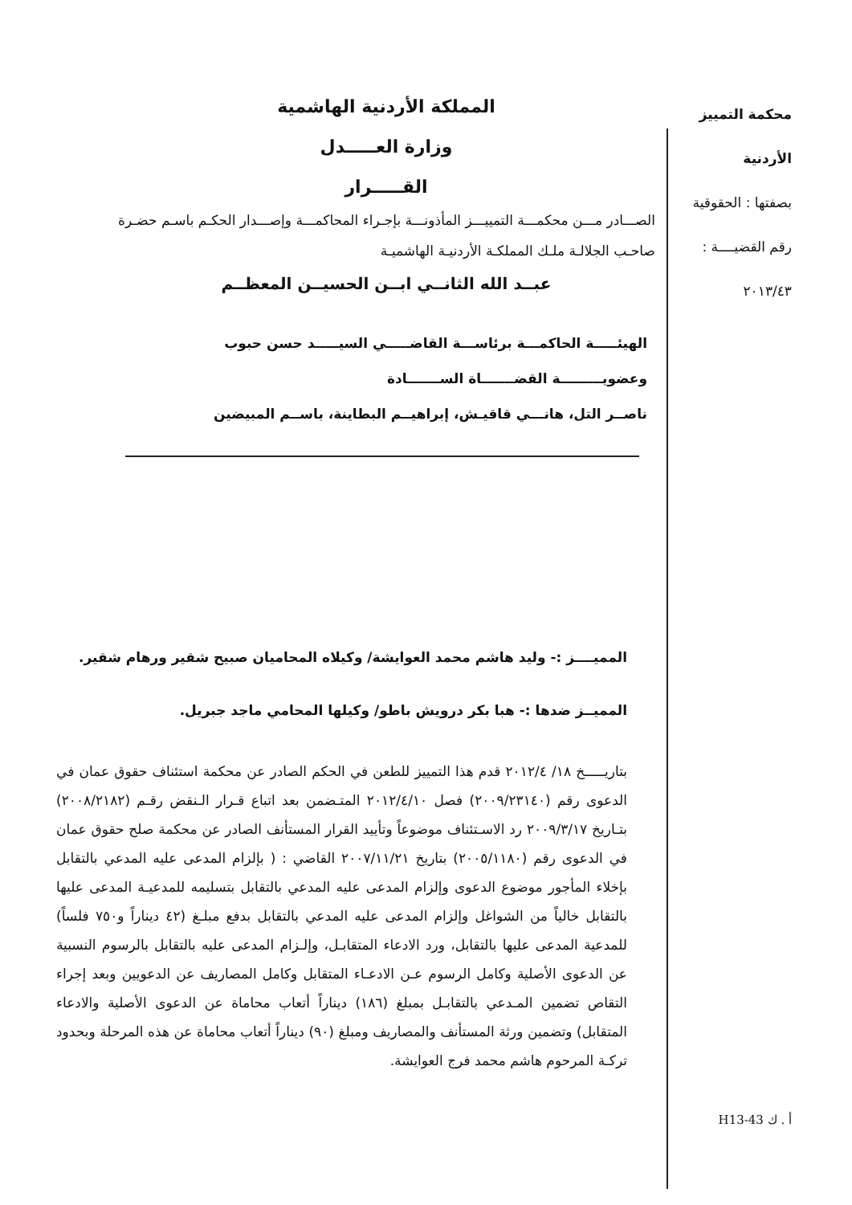محكمة التمييز الأردنية
بصفتها : الحقوقية
رقم القضيــــة :
٢٠١٣/٤٣
المملكة الأردنية الهاشمية
وزارة العـــــدل
القـــــرار
الصـــادر مـــن محكمـــة التمييـــز المأذونـــة بإجـراء المحاكمـــة وإصـــدار الحكـم باسـم حضـرة صاحـب الجلالـة ملـك المملكـة الأردنيـة الهاشميـة
عبــد الله الثانــي ابــن الحسيــن المعظــم
الهيئـــــة الحاكمـــة برئاســـة القاضـــــي السيـــــد حسن حبوب
وعضويـــــــــة القضـــــــاة الســـــــادة
ناصــر التل، هانـــي قاقيـش، إبراهيــم البطاينة، باســم المبيضين
المميــــز :- وليد هاشم محمد العوايشة/ وكيلاه المحاميان صبيح شقير ورهام شقير.
المميــز ضدها :- هبا بكر درويش باطو/ وكيلها المحامي ماجد جبريل.
بتاريـــــخ ١٨/ ٢٠١٢/٤ قدم هذا التمييز للطعن في الحكم الصادر عن محكمة استئناف حقوق عمان في الدعوى رقم (٢٠٠٩/٢٣١٤٠) فصل ٢٠١٢/٤/١٠ المتـضمن بعد اتباع قـرار الـنقض رقـم (٢٠٠٨/٢١٨٢) بتـاريخ ٢٠٠٩/٣/١٧ رد الاسـتئناف موضوعاً وتأييد القرار المستأنف الصادر عن محكمة صلح حقوق عمان في الدعوى رقم (٢٠٠٥/١١٨٠) بتاريخ ٢٠٠٧/١١/٢١ القاضي : ( بإلزام المدعى عليه المدعي بالتقابل بإخلاء المأجور موضوع الدعوى وإلزام المدعى عليه المدعي بالتقابل بتسليمه للمدعيـة المدعى عليها بالتقابل خالياً من الشواغل وإلزام المدعى عليه المدعي بالتقابل بدفع مبلـغ (٤٢ ديناراً و٧٥٠ فلساً) للمدعية المدعى عليها بالتقابل، ورد الادعاء المتقابـل، وإلـزام المدعى عليه بالتقابل بالرسوم النسبية عن الدعوى الأصلية وكامل الرسوم عـن الادعـاء المتقابل وكامل المصاريف عن الدعويين وبعد إجراء التقاص تضمين المـدعي بالتقابـل بمبلغ (١٨٦) ديناراً أتعاب محاماة عن الدعوى الأصلية والادعاء المتقابل) وتضمين ورثة المستأنف والمصاريف ومبلغ (٩٠) ديناراً أتعاب محاماة عن هذه المرحلة وبحدود تركـة المرحوم هاشم محمد فرج العوايشة.
H13-43 أ . ك